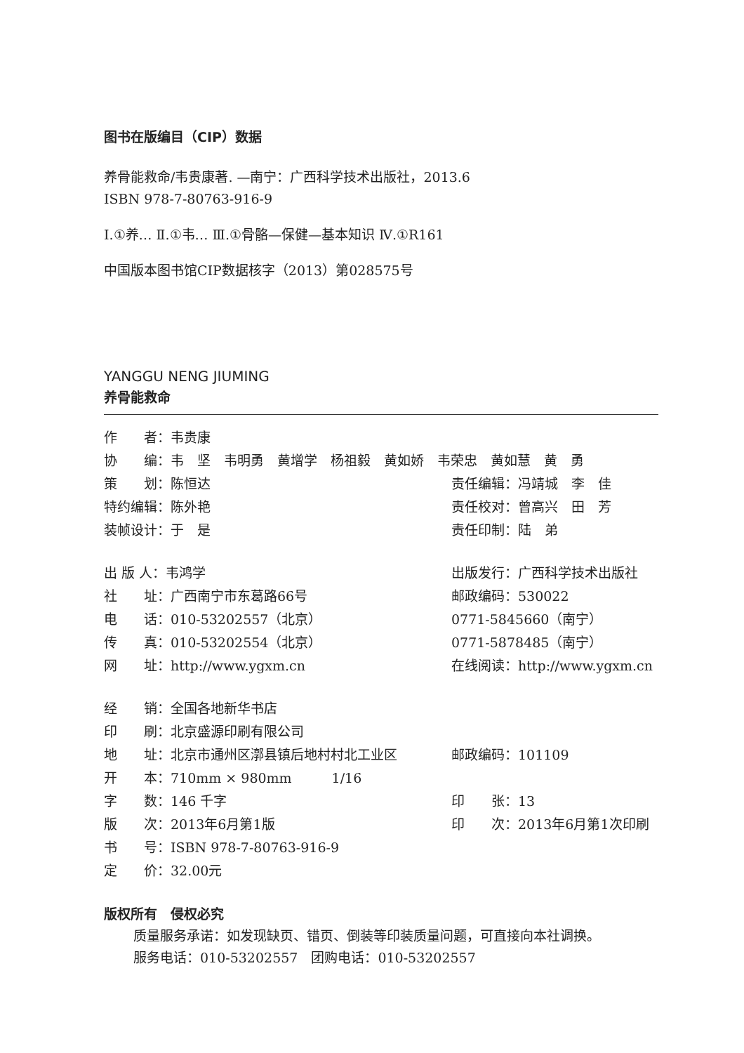图书在版编目（CIP）数据
养骨能救命/韦贵康著. —南宁：广西科学技术出版社，2013.6
ISBN 978-7-80763-916-9
Ⅰ.①养… Ⅱ.①韦… Ⅲ.①骨骼—保健—基本知识 Ⅳ.①R161
中国版本图书馆CIP数据核字（2013）第028575号
YANGGU NENG JIUMING
养骨能救命
| 作 者：韦贵康 | |
| 协 编：韦 坚 韦明勇 黄增学 杨祖毅 黄如娇 韦荣忠 黄如慧 黄 勇 | |
| 策 划：陈恒达 | 责任编辑：冯靖城 李 佳 |
| 特约编辑：陈外艳 | 责任校对：曾高兴 田 芳 |
| 装帧设计：于 是 | 责任印制：陆 弟 |
| 出 版 人：韦鸿学 | 出版发行：广西科学技术出版社 |
| 社 址：广西南宁市东葛路66号 | 邮政编码：530022 |
| 电 话：010-53202557（北京） | 0771-5845660（南宁） |
| 传 真：010-53202554（北京） | 0771-5878485（南宁） |
| 网 址：http://www.ygxm.cn | 在线阅读：http://www.ygxm.cn |
| 经 销：全国各地新华书店 | |
| 印 刷：北京盛源印刷有限公司 | |
| 地 址：北京市通州区漷县镇后地村村北工业区 | 邮政编码：101109 |
| 开 本：710mm × 980mm 1/16 | |
| 字 数：146 千字 | 印 张：13 |
| 版 次：2013年6月第1版 | 印 次：2013年6月第1次印刷 |
| 书 号：ISBN 978-7-80763-916-9 | |
| 定 价：32.00元 | |
版权所有　侵权必究
质量服务承诺：如发现缺页、错页、倒装等印装质量问题，可直接向本社调换。
服务电话：010-53202557　团购电话：010-53202557